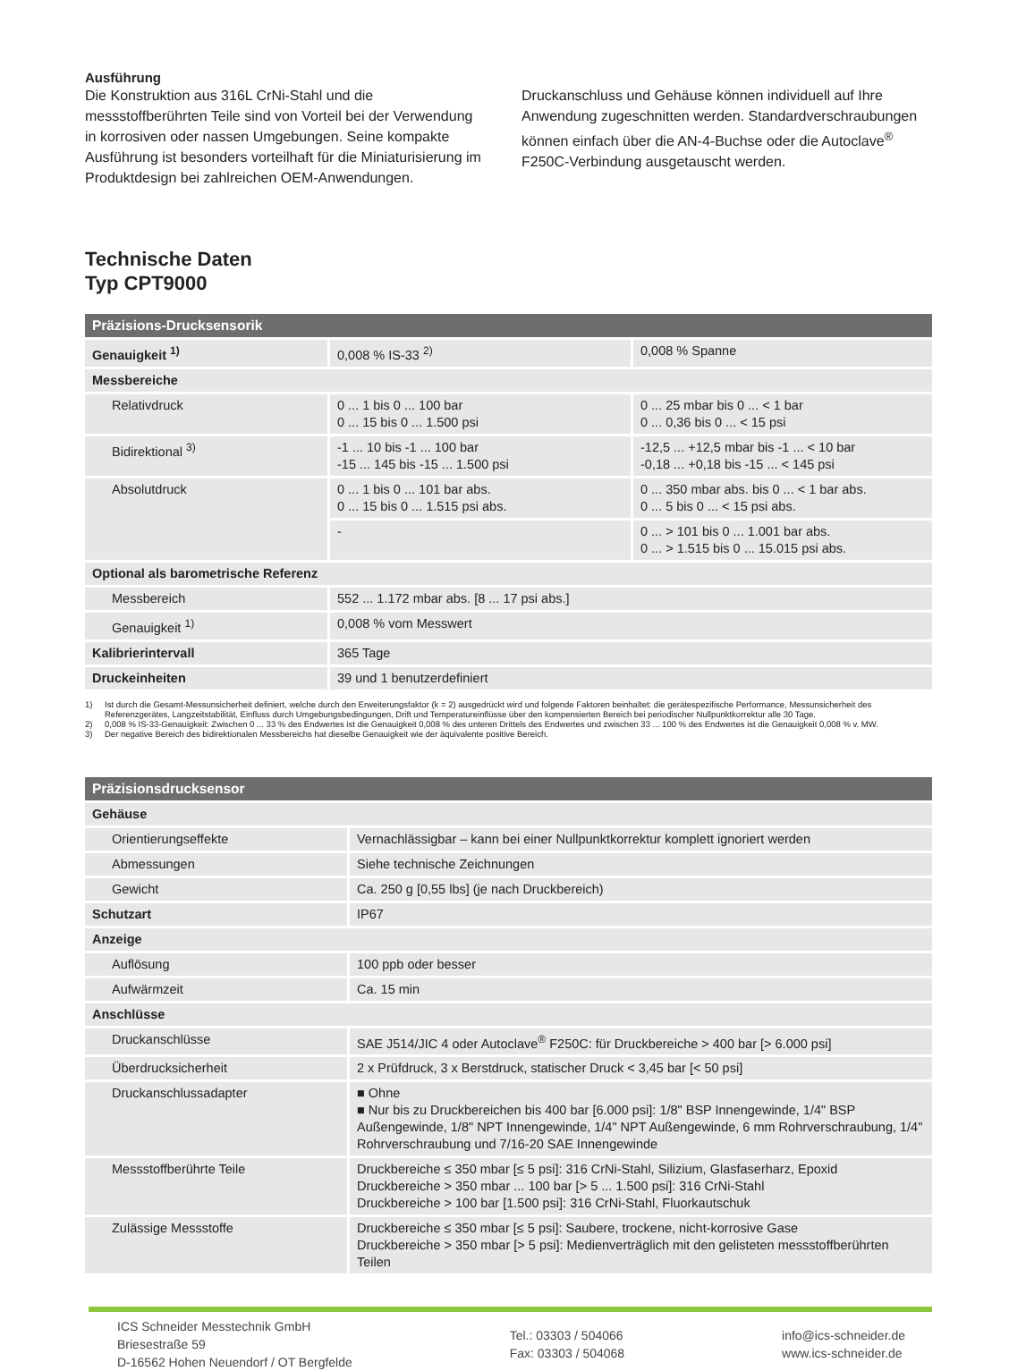Ausführung
Die Konstruktion aus 316L CrNi-Stahl und die messstoffberührten Teile sind von Vorteil bei der Verwendung in korrosiven oder nassen Umgebungen. Seine kompakte Ausführung ist besonders vorteilhaft für die Miniaturisierung im Produktdesign bei zahlreichen OEM-Anwendungen.
Druckanschluss und Gehäuse können individuell auf Ihre Anwendung zugeschnitten werden. Standardverschraubungen können einfach über die AN-4-Buchse oder die Autoclave<sup>®</sup> F250C-Verbindung ausgetauscht werden.
Technische Daten
Typ CPT9000
| Präzisions-Drucksensorik | | |
| --- | --- | --- |
| Genauigkeit <sup>1)</sup> | 0,008 % IS-33 <sup>2)</sup> | 0,008 % Spanne |
| Messbereiche | | |
| Relativdruck | 0 ... 1 bis 0 ... 100 bar 0 ... 15 bis 0 ... 1.500 psi | 0 ... 25 mbar bis 0 ... < 1 bar 0 ... 0,36 bis 0 ... < 15 psi |
| Bidirektional <sup>3)</sup> | -1 ... 10 bis -1 ... 100 bar -15 ... 145 bis -15 ... 1.500 psi | -12,5 ... +12,5 mbar bis -1 ... < 10 bar -0,18 ... +0,18 bis -15 ... < 145 psi |
| Absolutdruck | 0 ... 1 bis 0 ... 101 bar abs. 0 ... 15 bis 0 ... 1.515 psi abs. | 0 ... 350 mbar abs. bis 0 ... < 1 bar abs. 0 ... 5 bis 0 ... < 15 psi abs. |
| | - | 0 ... > 101 bis 0 ... 1.001 bar abs. 0 ... > 1.515 bis 0 ... 15.015 psi abs. |
| Optional als barometrische Referenz | | |
| Messbereich | 552 ... 1.172 mbar abs. [8 ... 17 psi abs.] | |
| Genauigkeit <sup>1)</sup> | 0,008 % vom Messwert | |
| Kalibrierintervall | 365 Tage | |
| Druckeinheiten | 39 und 1 benutzerdefiniert | |
1) Ist durch die Gesamt-Messunsicherheit definiert, welche durch den Erweiterungsfaktor (k = 2) ausgedrückt wird und folgende Faktoren beinhaltet: die gerätespezifische Performance, Messunsicherheit des Referenzgerätes, Langzeitstabilität, Einfluss durch Umgebungsbedingungen, Drift und Temperatureinflüsse über den kompensierten Bereich bei periodischer Nullpunktkorrektur alle 30 Tage.
2) 0,008 % IS-33-Genauigkeit: Zwischen 0 ... 33 % des Endwertes ist die Genauigkeit 0,008 % des unteren Drittels des Endwertes und zwischen 33 ... 100 % des Endwertes ist die Genauigkeit 0,008 % v. MW.
3) Der negative Bereich des bidirektionalen Messbereichs hat dieselbe Genauigkeit wie der äquivalente positive Bereich.
| Präzisionsdrucksensor | |
| --- | --- |
| Gehäuse | |
| Orientierungseffekte | Vernachlässigbar – kann bei einer Nullpunktkorrektur komplett ignoriert werden |
| Abmessungen | Siehe technische Zeichnungen |
| Gewicht | Ca. 250 g [0,55 lbs] (je nach Druckbereich) |
| Schutzart | IP67 |
| Anzeige | |
| Auflösung | 100 ppb oder besser |
| Aufwärmzeit | Ca. 15 min |
| Anschlüsse | |
| Druckanschlüsse | SAE J514/JIC 4 oder Autoclave<sup>®</sup> F250C: für Druckbereiche > 400 bar [> 6.000 psi] |
| Überdrucksicherheit | 2 x Prüfdruck, 3 x Berstdruck, statischer Druck < 3,45 bar [< 50 psi] |
| Druckanschlussadapter | ■ Ohne ■ Nur bis zu Druckbereichen bis 400 bar [6.000 psi]: 1/8" BSP Innengewinde, 1/4" BSP Außengewinde, 1/8" NPT Innengewinde, 1/4" NPT Außengewinde, 6 mm Rohrverschraubung, 1/4" Rohrverschraubung und 7/16-20 SAE Innengewinde |
| Messstoffberührte Teile | Druckbereiche ≤ 350 mbar [≤ 5 psi]: 316 CrNi-Stahl, Silizium, Glasfaserharz, Epoxid Druckbereiche > 350 mbar ... 100 bar [> 5 ... 1.500 psi]: 316 CrNi-Stahl Druckbereiche > 100 bar [1.500 psi]: 316 CrNi-Stahl, Fluorkautschuk |
| Zulässige Messstoffe | Druckbereiche ≤ 350 mbar [≤ 5 psi]: Saubere, trockene, nicht-korrosive Gase Druckbereiche > 350 mbar [> 5 psi]: Medienverträglich mit den gelisteten messstoffberührten Teilen |
ICS Schneider Messtechnik GmbH
Briesestraße 59
D-16562 Hohen Neuendorf / OT Bergfelde
Tel.: 03303 / 504066
Fax: 03303 / 504068
info@ics-schneider.de
www.ics-schneider.de